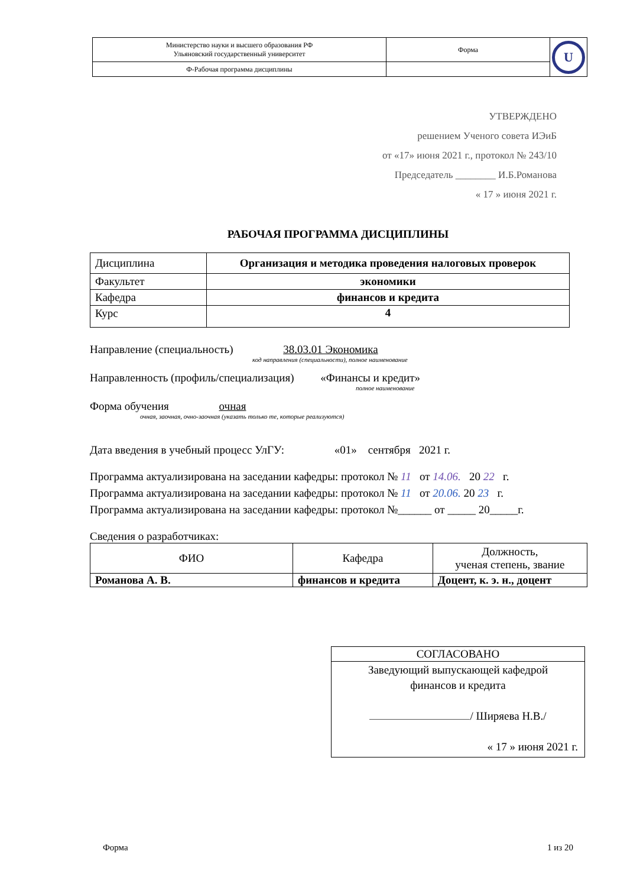| Министерство науки и высшего образования РФ Ульяновский государственный университет | Форма | U |
| Ф-Рабочая программа дисциплины | | |
УТВЕРЖДЕНО
решением Ученого совета ИЭиБ
от «17» июня 2021 г., протокол № 243/10
Председатель ________ И.Б.Романова
« 17 » июня 2021 г.
РАБОЧАЯ ПРОГРАММА ДИСЦИПЛИНЫ
| Дисциплина | Организация и методика проведения налоговых проверок |
| Факультет | экономики |
| Кафедра | финансов и кредита |
| Курс | 4 |
Направление (специальность) 38.03.01 Экономика
код направления (специальности), полное наименование
Направленность (профиль/специализация) «Финансы и кредит»
полное наименование
Форма обучения очная
очная, заочная, очно-заочная (указать только те, которые реализуются)
Дата введения в учебный процесс УлГУ: «01» сентября 2021 г.
Программа актуализирована на заседании кафедры: протокол № 11 от 14.06. 20 22 г.
Программа актуализирована на заседании кафедры: протокол № 11 от 20.06. 20 23 г.
Программа актуализирована на заседании кафедры: протокол №______ от _____ 20_____г.
Сведения о разработчиках:
| ФИО | Кафедра | Должность, ученая степень, звание |
| Романова А. В. | финансов и кредита | Доцент, к. э. н., доцент |
| СОГЛАСОВАНО |
| Заведующий выпускающей кафедрой финансов и кредита / Ширяева Н.В./ « 17 » июня 2021 г. |
Форма 1 из 20